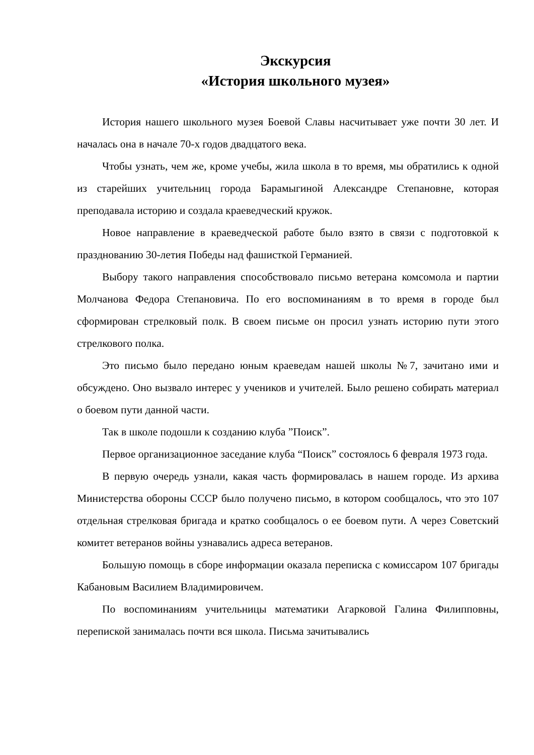Экскурсия
«История школьного музея»
История нашего школьного музея Боевой Славы насчитывает уже почти 30 лет. И началась она в начале 70-х годов двадцатого века.
Чтобы узнать, чем же, кроме учебы, жила школа в то время, мы обратились к одной из старейших учительниц города Барамыгиной Александре Степановне, которая преподавала историю и создала краеведческий кружок.
Новое направление в краеведческой работе было взято в связи с подготовкой к празднованию 30-летия Победы над фашисткой Германией.
Выбору такого направления способствовало письмо ветерана комсомола и партии Молчанова Федора Степановича. По его воспоминаниям в то время в городе был сформирован стрелковый полк. В своем письме он просил узнать историю пути этого стрелкового полка.
Это письмо было передано юным краеведам нашей школы №7, зачитано ими и обсуждено. Оно вызвало интерес у учеников и учителей. Было решено собирать материал о боевом пути данной части.
Так в школе подошли к созданию клуба ”Поиск”.
Первое организационное заседание клуба “Поиск” состоялось 6 февраля 1973 года.
В первую очередь узнали, какая часть формировалась в нашем городе. Из архива Министерства обороны СССР было получено письмо, в котором сообщалось, что это 107 отдельная стрелковая бригада и кратко сообщалось о ее боевом пути. А через Советский комитет ветеранов войны узнавались адреса ветеранов.
Большую помощь в сборе информации оказала переписка с комиссаром 107 бригады Кабановым Василием Владимировичем.
По воспоминаниям учительницы математики Агарковой Галина Филипповны, перепиской занималась почти вся школа. Письма зачитывались